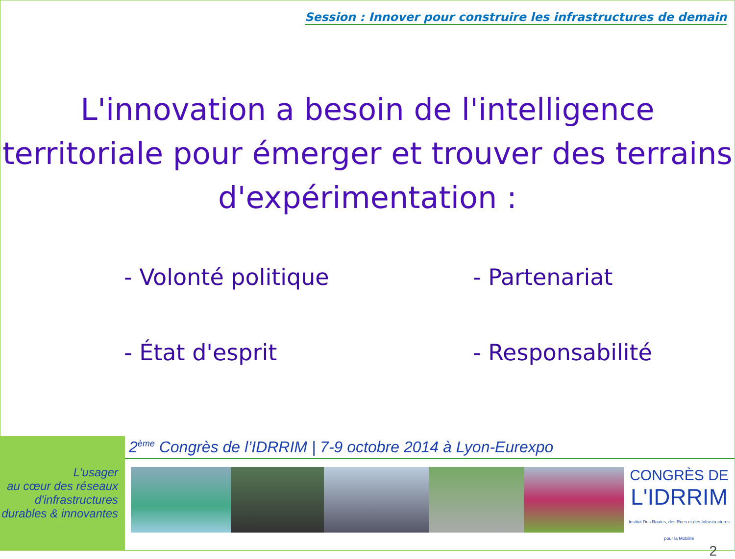Session : Innover pour construire les infrastructures de demain
L'innovation a besoin de l'intelligence territoriale pour émerger et trouver des terrains d'expérimentation :
- Volonté politique
- Partenariat
- État d'esprit
- Responsabilité
L'usager
au cœur des réseaux
d'infrastructures
durables & innovantes
2<sup>ème</sup> Congrès de l’IDRRIM | 7-9 octobre 2014 à Lyon-Eurexpo
CONGRÈS DE
L'IDRRIM
Institut Des Routes, des Rues et des Infrastructures pour la Mobilité
2